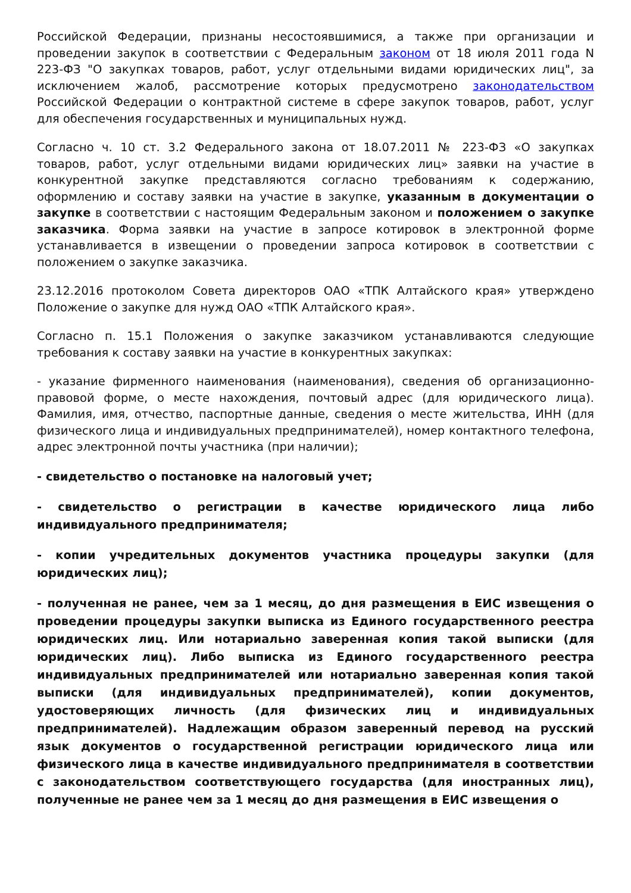Российской Федерации, признаны несостоявшимися, а также при организации и проведении закупок в соответствии с Федеральным законом от 18 июля 2011 года N 223-ФЗ "О закупках товаров, работ, услуг отдельными видами юридических лиц", за исключением жалоб, рассмотрение которых предусмотрено законодательством Российской Федерации о контрактной системе в сфере закупок товаров, работ, услуг для обеспечения государственных и муниципальных нужд.
Согласно ч. 10 ст. 3.2 Федерального закона от 18.07.2011 № 223-ФЗ «О закупках товаров, работ, услуг отдельными видами юридических лиц» заявки на участие в конкурентной закупке представляются согласно требованиям к содержанию, оформлению и составу заявки на участие в закупке, указанным в документации о закупке в соответствии с настоящим Федеральным законом и положением о закупке заказчика. Форма заявки на участие в запросе котировок в электронной форме устанавливается в извещении о проведении запроса котировок в соответствии с положением о закупке заказчика.
23.12.2016 протоколом Совета директоров ОАО «ТПК Алтайского края» утверждено Положение о закупке для нужд ОАО «ТПК Алтайского края».
Согласно п. 15.1 Положения о закупке заказчиком устанавливаются следующие требования к составу заявки на участие в конкурентных закупках:
- указание фирменного наименования (наименования), сведения об организационно-правовой форме, о месте нахождения, почтовый адрес (для юридического лица). Фамилия, имя, отчество, паспортные данные, сведения о месте жительства, ИНН (для физического лица и индивидуальных предпринимателей), номер контактного телефона, адрес электронной почты участника (при наличии);
- свидетельство о постановке на налоговый учет;
- свидетельство о регистрации в качестве юридического лица либо индивидуального предпринимателя;
- копии учредительных документов участника процедуры закупки (для юридических лиц);
- полученная не ранее, чем за 1 месяц, до дня размещения в ЕИС извещения о проведении процедуры закупки выписка из Единого государственного реестра юридических лиц. Или нотариально заверенная копия такой выписки (для юридических лиц). Либо выписка из Единого государственного реестра индивидуальных предпринимателей или нотариально заверенная копия такой выписки (для индивидуальных предпринимателей), копии документов, удостоверяющих личность (для физических лиц и индивидуальных предпринимателей). Надлежащим образом заверенный перевод на русский язык документов о государственной регистрации юридического лица или физического лица в качестве индивидуального предпринимателя в соответствии с законодательством соответствующего государства (для иностранных лиц), полученные не ранее чем за 1 месяц до дня размещения в ЕИС извещения о